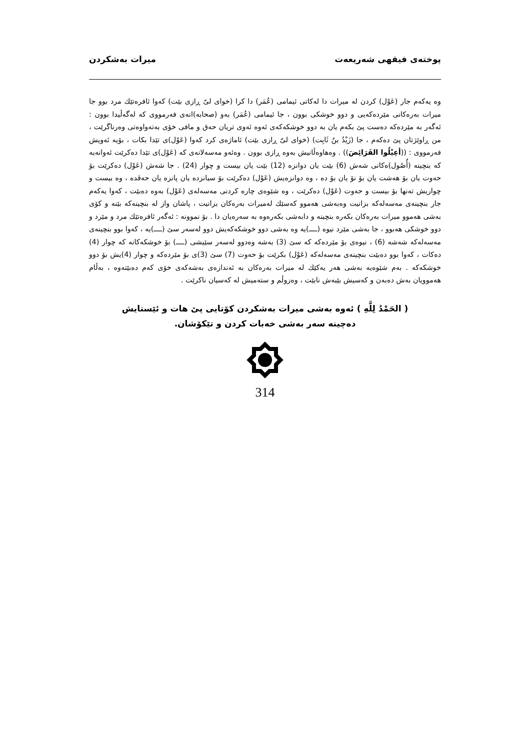پوختەی فیقهی شەریعەت میرات بەشکردن
وه یەکەم جار (عَوْل) کردن له میرات دا لەکاتی ئیمامی (عُمَر) دا کرا (خوای لیّ ڕازی بێت) کەوا ئافرەتێك مرد بوو جا میرات بەرەکانی مێردەکەیی و دوو خوشکی بوون ، جا ئیمامی (عُمَر) بەو (صحابە)انەی فەرمووی کە لەگەڵیدا بوون : ئەگەر بە مێردەکە دەست پێ بکەم یان بە دوو خوشکەکەی ئەوه ئەوی تریان حەق و مافی خۆی بەتەواوەتی وەرناگرێت ، من ڕاوێژتان پێ دەکەم ، جا (زَیْدُ بنُ ثَابِت) (خوای لیّ ڕازی بێت) ئاماژەی کرد کەوا (عَوْل)ی تێدا بکات ، بۆیە ئەویش فەرمووی : ((أعِیْلُوا الفَرَائِضَ)) . وەهاوەڵانیش بەوه ڕازی بوون . وەئەو مەسەلانەی کە (عَوْل)ی تێدا دەکرێت ئەوانەیه که بنچینه (أُصُول)ەکانی شەش (6) بێت یان دوانزه (12) بێت یان بیست و چوار (24) . جا شەش (عَوْل) دەکرێت بۆ حەوت یان بۆ هەشت یان بۆ نۆ یان بۆ دە ، وه دوانزەیش (عَوْل) دەکرێت بۆ سیانزده یان پانزه یان حەڤدە ، وه بیست و چواریش تەنها بۆ بیست و حەوت (عَوْل) دەکرێت ، وه شێوەی چارە کردنی مەسەلەی (عَوْل) بەوه دەبێت ، کەوا یەکەم جار بنچینەی مەسەلەکە بزانیت وەبەشی هەموو کەسێك لەمیرات بەرەکان بزانیت ، پاشان واز لە بنچینەکە بێنە و کۆی بەشی هەموو میرات بەرەکان بکەرە بنچینە و دابەشی بکەرەوە بە سەرەیان دا . بۆ نموونە : ئەگەر ئافرەتێك مرد و مێرد و دوو خوشکی هەبوو ، جا بەشی مێرد نیوە (ــــ)یە وه بەشی دوو خوشکەکەیش دوو لەسەر سێ (ــــ)یە ، کەوا بوو بنچینەی مەسەلەکە شەشە (6) ، نیوەی بۆ مێردەکە کە سێ (3) بەشە وەدوو لەسەر سێیشی (ــــ) بۆ خوشکەکانە کە چوار (4) دەکات ، کەوا بوو دەبێت بنچینەی مەسەلەکە (عَوْل) بکرێت بۆ حەوت (7) سێ (3)ی بۆ مێردەکە و چوار (4)یش بۆ دوو خوشکەکە . بەم شێوەیه بەشی هەر یەکێك لە میرات بەرەکان بە ئەندازەی بەشەکەی خۆی کەم دەبێتەوە ، بەڵام هەموویان بەش دەبەن و کەسیش بێبەش نابێت ، وەزوڵم و ستەمیش لە کەسیان ناکرێت .
( الحَمْدُ لِلَّهِ ) ئەوه بەشی میرات بەشکردن کۆتایی پێ هات و ئێستایش
دەچینە سەر بەشی خەبات کردن و تێکۆشان.
314